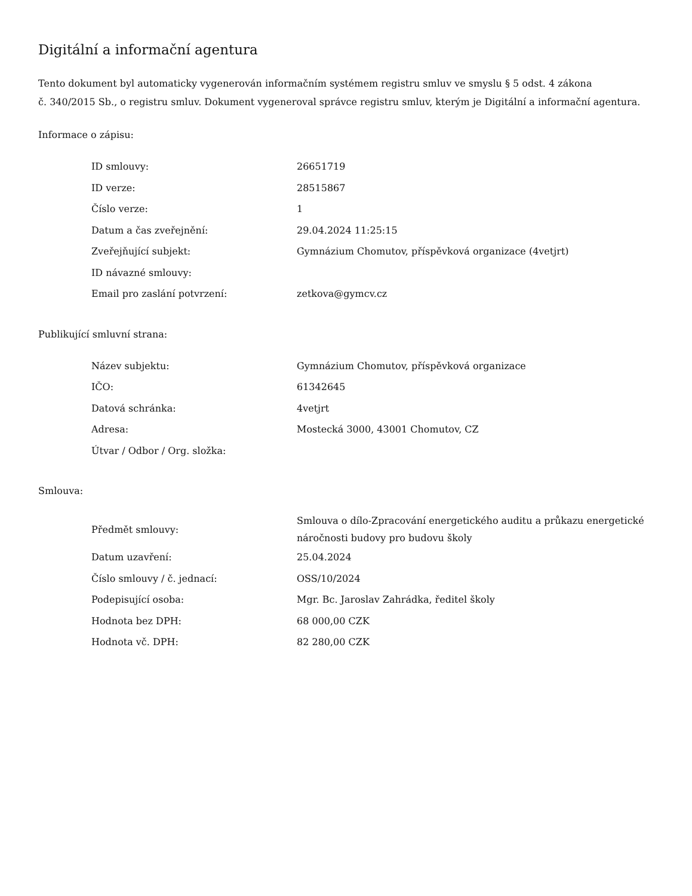Digitální a informační agentura
Tento dokument byl automaticky vygenerován informačním systémem registru smluv ve smyslu § 5 odst. 4 zákona
č. 340/2015 Sb., o registru smluv. Dokument vygeneroval správce registru smluv, kterým je Digitální a informační agentura.
Informace o zápisu:
| ID smlouvy: | 26651719 |
| ID verze: | 28515867 |
| Číslo verze: | 1 |
| Datum a čas zveřejnění: | 29.04.2024 11:25:15 |
| Zveřejňující subjekt: | Gymnázium Chomutov, příspěvková organizace (4vetjrt) |
| ID návazné smlouvy: | |
| Email pro zaslání potvrzení: | zetkova@gymcv.cz |
Publikující smluvní strana:
| Název subjektu: | Gymnázium Chomutov, příspěvková organizace |
| IČO: | 61342645 |
| Datová schránka: | 4vetjrt |
| Adresa: | Mostecká 3000, 43001 Chomutov, CZ |
| Útvar / Odbor / Org. složka: | |
Smlouva:
| Předmět smlouvy: | Smlouva o dílo-Zpracování energetického auditu a průkazu energetické náročnosti budovy pro budovu školy |
| Datum uzavření: | 25.04.2024 |
| Číslo smlouvy / č. jednací: | OSS/10/2024 |
| Podepisující osoba: | Mgr. Bc. Jaroslav Zahrádka, ředitel školy |
| Hodnota bez DPH: | 68 000,00 CZK |
| Hodnota vč. DPH: | 82 280,00 CZK |